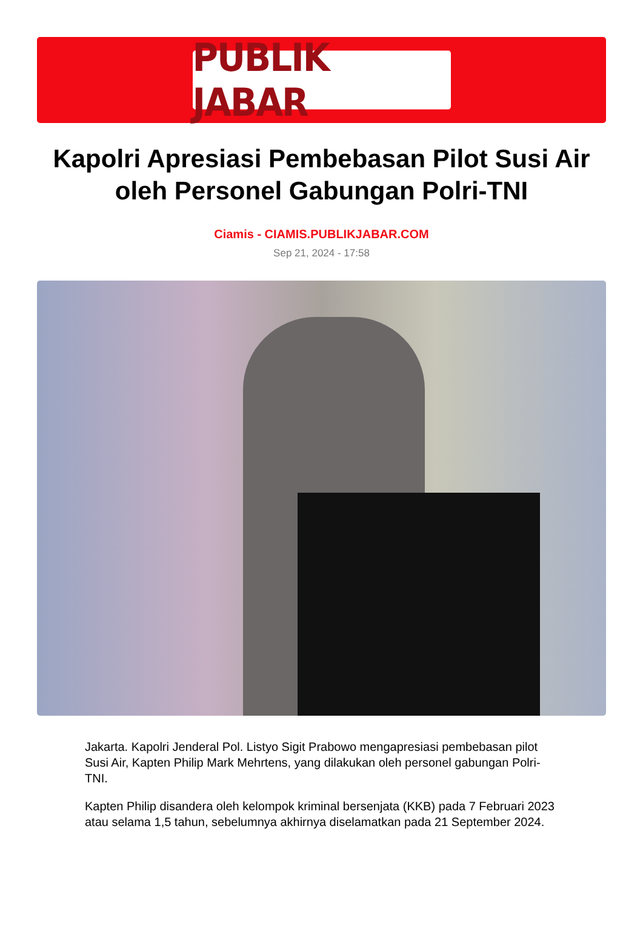PUBLIK JABAR
Kapolri Apresiasi Pembebasan Pilot Susi Air oleh Personel Gabungan Polri-TNI
Ciamis - CIAMIS.PUBLIKJABAR.COM
Sep 21, 2024 - 17:58
Jakarta. Kapolri Jenderal Pol. Listyo Sigit Prabowo mengapresiasi pembebasan pilot Susi Air, Kapten Philip Mark Mehrtens, yang dilakukan oleh personel gabungan Polri-TNI.
Kapten Philip disandera oleh kelompok kriminal bersenjata (KKB) pada 7 Februari 2023 atau selama 1,5 tahun, sebelumnya akhirnya diselamatkan pada 21 September 2024.